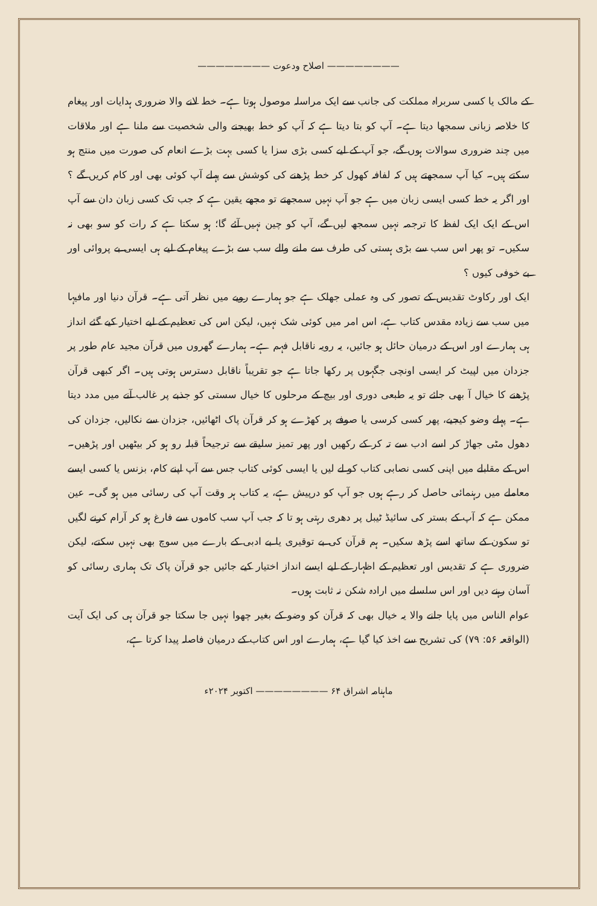———————— اصلاح ودعوت ————————
کے مالک یا کسی سربراہ مملکت کی جانب سے ایک مراسلہ موصول ہوتا ہے۔ خط لانے والا ضروری ہدایات اور پیغام کا خلاصہ زبانی سمجھا دیتا ہے۔ آپ کو بتا دیتا ہے کہ آپ کو خط بھیجنے والی شخصیت سے ملنا ہے اور ملاقات میں چند ضروری سوالات ہوں گے، جو آپ کے لیے کسی بڑی سزا یا کسی بہت بڑے انعام کی صورت میں منتج ہو سکتے ہیں۔ کیا آپ سمجھتے ہیں کہ لفافہ کھول کر خط پڑھنے کی کوشش سے پہلے آپ کوئی بھی اور کام کریں گے ؟ اور اگر یہ خط کسی ایسی زبان میں ہے جو آپ نہیں سمجھتے تو مجھے یقین ہے کہ جب تک کسی زبان دان سے آپ اس کے ایک ایک لفظ کا ترجمہ نہیں سمجھ لیں گے، آپ کو چین نہیں آئے گا؛ ہو سکتا ہے کہ رات کو سو بھی نہ سکیں۔ تو پھر اس سب سے بڑی ہستی کی طرف سے ملنے والے سب سے بڑے پیغام کے لیے ہی ایسی بے پروائی اور بے خوفی کیوں ؟
ایک اور رکاوٹ تقدیس کے تصور کی وہ عملی جھلک ہے جو ہمارے رویے میں نظر آتی ہے۔ قرآن دنیا اور مافیہا میں سب سے زیادہ مقدس کتاب ہے، اس امر میں کوئی شک نہیں، لیکن اس کی تعظیم کے لیے اختیار کیے گئے انداز ہی ہمارے اور اس کے درمیان حائل ہو جائیں، یہ رویہ ناقابل فہم ہے۔ ہمارے گھروں میں قرآن مجید عام طور پر جزدان میں لپیٹ کر ایسی اونچی جگہوں پر رکھا جاتا ہے جو تقریباً ناقابل دسترس ہوتی ہیں۔ اگر کبھی قرآن پڑھنے کا خیال آ بھی جائے تو یہ طبعی دوری اور بیچ کے مرحلوں کا خیال سستی کو جذبے پر غالب آنے میں مدد دیتا ہے۔ پہلے وضو کیجیے، پھر کسی کرسی یا صوفے پر کھڑے ہو کر قرآن پاک اٹھائیں، جزدان سے نکالیں، جزدان کی دھول مٹی جھاڑ کر اسے ادب سے تہ کر کے رکھیں اور پھر تمیز سلیقے سے ترجیحاً قبلہ رو ہو کر بیٹھیں اور پڑھیں۔ اس کے مقابلے میں اپنی کسی نصابی کتاب کو لے لیں یا ایسی کوئی کتاب جس سے آپ اپنے کام، بزنس یا کسی ایسے معاملے میں رہنمائی حاصل کر رہے ہوں جو آپ کو درپیش ہے، یہ کتاب ہر وقت آپ کی رسائی میں ہو گی۔ عین ممکن ہے کہ آپ کے بستر کی سائیڈ ٹیبل پر دھری رہتی ہو تا کہ جب آپ سب کاموں سے فارغ ہو کر آرام کرنے لگیں تو سکون کے ساتھ اسے پڑھ سکیں۔ ہم قرآن کی بے توقیری یا بے ادبی کے بارے میں سوچ بھی نہیں سکتے، لیکن ضروری ہے کہ تقدیس اور تعظیم کے اظہار کے لیے ایسے انداز اختیار کیے جائیں جو قرآن پاک تک ہماری رسائی کو آسان رہنے دیں اور اس سلسلے میں ارادہ شکن نہ ثابت ہوں۔
عوام الناس میں پایا جانے والا یہ خیال بھی کہ قرآن کو وضو کے بغیر چھوا نہیں جا سکتا جو قرآن ہی کی ایک آیت (الواقعہ ۵۶: ۷۹) کی تشریح سے اخذ کیا گیا ہے، ہمارے اور اس کتاب کے درمیان فاصلہ پیدا کرتا ہے،
ماہنامہ اشراق ۶۴ ———————— اکتوبر ۲۰۲۴ء